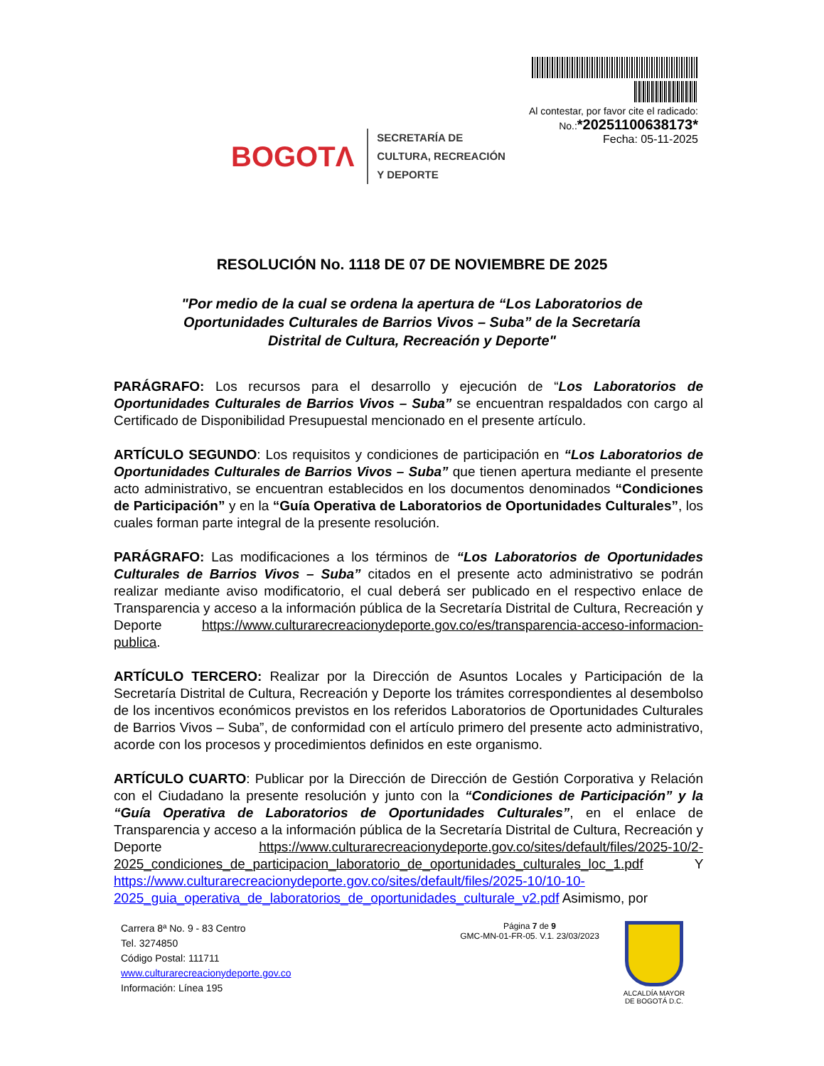BOGOTΛ
SECRETARÍA DE
CULTURA, RECREACIÓN
Y DEPORTE
Al contestar, por favor cite el radicado:
No.:*20251100638173*
Fecha: 05-11-2025
RESOLUCIÓN No. 1118 DE 07 DE NOVIEMBRE DE 2025
"Por medio de la cual se ordena la apertura de “Los Laboratorios de Oportunidades Culturales de Barrios Vivos – Suba” de la Secretaría Distrital de Cultura, Recreación y Deporte"
PARÁGRAFO: Los recursos para el desarrollo y ejecución de “Los Laboratorios de Oportunidades Culturales de Barrios Vivos – Suba” se encuentran respaldados con cargo al Certificado de Disponibilidad Presupuestal mencionado en el presente artículo.
ARTÍCULO SEGUNDO: Los requisitos y condiciones de participación en “Los Laboratorios de Oportunidades Culturales de Barrios Vivos – Suba” que tienen apertura mediante el presente acto administrativo, se encuentran establecidos en los documentos denominados “Condiciones de Participación” y en la “Guía Operativa de Laboratorios de Oportunidades Culturales”, los cuales forman parte integral de la presente resolución.
PARÁGRAFO: Las modificaciones a los términos de “Los Laboratorios de Oportunidades Culturales de Barrios Vivos – Suba” citados en el presente acto administrativo se podrán realizar mediante aviso modificatorio, el cual deberá ser publicado en el respectivo enlace de Transparencia y acceso a la información pública de la Secretaría Distrital de Cultura, Recreación y Deporte https://www.culturarecreacionydeporte.gov.co/es/transparencia-acceso-informacion-publica.
ARTÍCULO TERCERO: Realizar por la Dirección de Asuntos Locales y Participación de la Secretaría Distrital de Cultura, Recreación y Deporte los trámites correspondientes al desembolso de los incentivos económicos previstos en los referidos Laboratorios de Oportunidades Culturales de Barrios Vivos – Suba”, de conformidad con el artículo primero del presente acto administrativo, acorde con los procesos y procedimientos definidos en este organismo.
ARTÍCULO CUARTO: Publicar por la Dirección de Dirección de Gestión Corporativa y Relación con el Ciudadano la presente resolución y junto con la “Condiciones de Participación” y la “Guía Operativa de Laboratorios de Oportunidades Culturales”, en el enlace de Transparencia y acceso a la información pública de la Secretaría Distrital de Cultura, Recreación y Deporte https://www.culturarecreacionydeporte.gov.co/sites/default/files/2025-10/2-2025_condiciones_de_participacion_laboratorio_de_oportunidades_culturales_loc_1.pdf Y https://www.culturarecreacionydeporte.gov.co/sites/default/files/2025-10/10-10-2025_guia_operativa_de_laboratorios_de_oportunidades_culturale_v2.pdf Asimismo, por
Carrera 8ª No. 9 - 83 Centro
Tel. 3274850
Código Postal: 111711
www.culturarecreacionydeporte.gov.co
Información: Línea 195
Página 7 de 9
GMC-MN-01-FR-05. V.1. 23/03/2023
ALCALDÍA MAYOR
DE BOGOTÁ D.C.